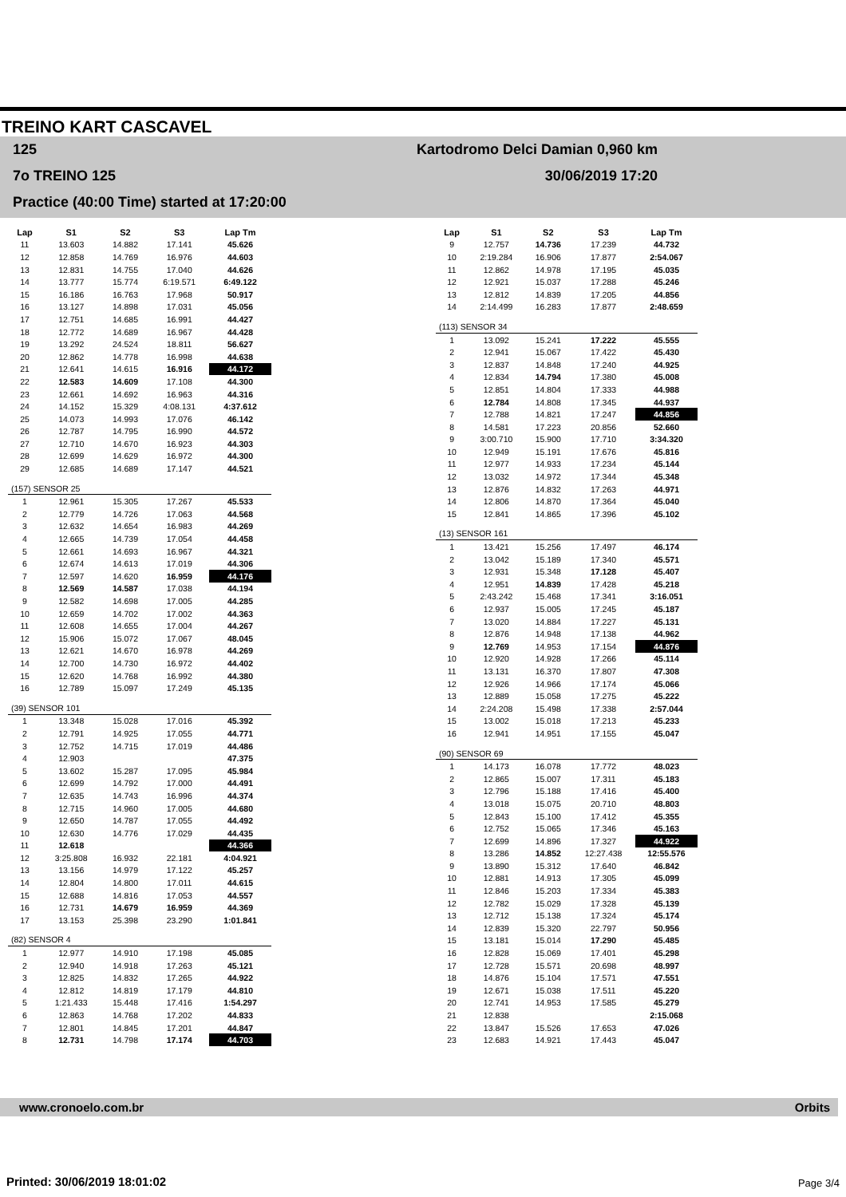TREINO KART CASCAVEL
125
7o TREINO 125
Practice (40:00 Time) started at 17:20:00
Kartodromo Delci Damian 0,960 km
30/06/2019 17:20
| Lap | S1 | S2 | S3 | Lap Tm |
| --- | --- | --- | --- | --- |
| 11 | 13.603 | 14.882 | 17.141 | 45.626 |
| 12 | 12.858 | 14.769 | 16.976 | 44.603 |
| 13 | 12.831 | 14.755 | 17.040 | 44.626 |
| 14 | 13.777 | 15.774 | 6:19.571 | 6:49.122 |
| 15 | 16.186 | 16.763 | 17.968 | 50.917 |
| 16 | 13.127 | 14.898 | 17.031 | 45.056 |
| 17 | 12.751 | 14.685 | 16.991 | 44.427 |
| 18 | 12.772 | 14.689 | 16.967 | 44.428 |
| 19 | 13.292 | 24.524 | 18.811 | 56.627 |
| 20 | 12.862 | 14.778 | 16.998 | 44.638 |
| 21 | 12.641 | 14.615 | 16.916 | 44.172 |
| 22 | 12.583 | 14.609 | 17.108 | 44.300 |
| 23 | 12.661 | 14.692 | 16.963 | 44.316 |
| 24 | 14.152 | 15.329 | 4:08.131 | 4:37.612 |
| 25 | 14.073 | 14.993 | 17.076 | 46.142 |
| 26 | 12.787 | 14.795 | 16.990 | 44.572 |
| 27 | 12.710 | 14.670 | 16.923 | 44.303 |
| 28 | 12.699 | 14.629 | 16.972 | 44.300 |
| 29 | 12.685 | 14.689 | 17.147 | 44.521 |
| (157) SENSOR 25 | | | | |
| 1 | 12.961 | 15.305 | 17.267 | 45.533 |
| 2 | 12.779 | 14.726 | 17.063 | 44.568 |
| 3 | 12.632 | 14.654 | 16.983 | 44.269 |
| 4 | 12.665 | 14.739 | 17.054 | 44.458 |
| 5 | 12.661 | 14.693 | 16.967 | 44.321 |
| 6 | 12.674 | 14.613 | 17.019 | 44.306 |
| 7 | 12.597 | 14.620 | 16.959 | 44.176 |
| 8 | 12.569 | 14.587 | 17.038 | 44.194 |
| 9 | 12.582 | 14.698 | 17.005 | 44.285 |
| 10 | 12.659 | 14.702 | 17.002 | 44.363 |
| 11 | 12.608 | 14.655 | 17.004 | 44.267 |
| 12 | 15.906 | 15.072 | 17.067 | 48.045 |
| 13 | 12.621 | 14.670 | 16.978 | 44.269 |
| 14 | 12.700 | 14.730 | 16.972 | 44.402 |
| 15 | 12.620 | 14.768 | 16.992 | 44.380 |
| 16 | 12.789 | 15.097 | 17.249 | 45.135 |
| (39) SENSOR 101 | | | | |
| 1 | 13.348 | 15.028 | 17.016 | 45.392 |
| 2 | 12.791 | 14.925 | 17.055 | 44.771 |
| 3 | 12.752 | 14.715 | 17.019 | 44.486 |
| 4 | 12.903 | | | 47.375 |
| 5 | 13.602 | 15.287 | 17.095 | 45.984 |
| 6 | 12.699 | 14.792 | 17.000 | 44.491 |
| 7 | 12.635 | 14.743 | 16.996 | 44.374 |
| 8 | 12.715 | 14.960 | 17.005 | 44.680 |
| 9 | 12.650 | 14.787 | 17.055 | 44.492 |
| 10 | 12.630 | 14.776 | 17.029 | 44.435 |
| 11 | 12.618 | | | 44.366 |
| 12 | 3:25.808 | 16.932 | 22.181 | 4:04.921 |
| 13 | 13.156 | 14.979 | 17.122 | 45.257 |
| 14 | 12.804 | 14.800 | 17.011 | 44.615 |
| 15 | 12.688 | 14.816 | 17.053 | 44.557 |
| 16 | 12.731 | 14.679 | 16.959 | 44.369 |
| 17 | 13.153 | 25.398 | 23.290 | 1:01.841 |
| (82) SENSOR 4 | | | | |
| 1 | 12.977 | 14.910 | 17.198 | 45.085 |
| 2 | 12.940 | 14.918 | 17.263 | 45.121 |
| 3 | 12.825 | 14.832 | 17.265 | 44.922 |
| 4 | 12.812 | 14.819 | 17.179 | 44.810 |
| 5 | 1:21.433 | 15.448 | 17.416 | 1:54.297 |
| 6 | 12.863 | 14.768 | 17.202 | 44.833 |
| 7 | 12.801 | 14.845 | 17.201 | 44.847 |
| 8 | 12.731 | 14.798 | 17.174 | 44.703 |
| Lap | S1 | S2 | S3 | Lap Tm |
| --- | --- | --- | --- | --- |
| 9 | 12.757 | 14.736 | 17.239 | 44.732 |
| 10 | 2:19.284 | 16.906 | 17.877 | 2:54.067 |
| 11 | 12.862 | 14.978 | 17.195 | 45.035 |
| 12 | 12.921 | 15.037 | 17.288 | 45.246 |
| 13 | 12.812 | 14.839 | 17.205 | 44.856 |
| 14 | 2:14.499 | 16.283 | 17.877 | 2:48.659 |
| (113) SENSOR 34 | | | | |
| 1 | 13.092 | 15.241 | 17.222 | 45.555 |
| 2 | 12.941 | 15.067 | 17.422 | 45.430 |
| 3 | 12.837 | 14.848 | 17.240 | 44.925 |
| 4 | 12.834 | 14.794 | 17.380 | 45.008 |
| 5 | 12.851 | 14.804 | 17.333 | 44.988 |
| 6 | 12.784 | 14.808 | 17.345 | 44.937 |
| 7 | 12.788 | 14.821 | 17.247 | 44.856 |
| 8 | 14.581 | 17.223 | 20.856 | 52.660 |
| 9 | 3:00.710 | 15.900 | 17.710 | 3:34.320 |
| 10 | 12.949 | 15.191 | 17.676 | 45.816 |
| 11 | 12.977 | 14.933 | 17.234 | 45.144 |
| 12 | 13.032 | 14.972 | 17.344 | 45.348 |
| 13 | 12.876 | 14.832 | 17.263 | 44.971 |
| 14 | 12.806 | 14.870 | 17.364 | 45.040 |
| 15 | 12.841 | 14.865 | 17.396 | 45.102 |
| (13) SENSOR 161 | | | | |
| 1 | 13.421 | 15.256 | 17.497 | 46.174 |
| 2 | 13.042 | 15.189 | 17.340 | 45.571 |
| 3 | 12.931 | 15.348 | 17.128 | 45.407 |
| 4 | 12.951 | 14.839 | 17.428 | 45.218 |
| 5 | 2:43.242 | 15.468 | 17.341 | 3:16.051 |
| 6 | 12.937 | 15.005 | 17.245 | 45.187 |
| 7 | 13.020 | 14.884 | 17.227 | 45.131 |
| 8 | 12.876 | 14.948 | 17.138 | 44.962 |
| 9 | 12.769 | 14.953 | 17.154 | 44.876 |
| 10 | 12.920 | 14.928 | 17.266 | 45.114 |
| 11 | 13.131 | 16.370 | 17.807 | 47.308 |
| 12 | 12.926 | 14.966 | 17.174 | 45.066 |
| 13 | 12.889 | 15.058 | 17.275 | 45.222 |
| 14 | 2:24.208 | 15.498 | 17.338 | 2:57.044 |
| 15 | 13.002 | 15.018 | 17.213 | 45.233 |
| 16 | 12.941 | 14.951 | 17.155 | 45.047 |
| (90) SENSOR 69 | | | | |
| 1 | 14.173 | 16.078 | 17.772 | 48.023 |
| 2 | 12.865 | 15.007 | 17.311 | 45.183 |
| 3 | 12.796 | 15.188 | 17.416 | 45.400 |
| 4 | 13.018 | 15.075 | 20.710 | 48.803 |
| 5 | 12.843 | 15.100 | 17.412 | 45.355 |
| 6 | 12.752 | 15.065 | 17.346 | 45.163 |
| 7 | 12.699 | 14.896 | 17.327 | 44.922 |
| 8 | 13.286 | 14.852 | 12:27.438 | 12:55.576 |
| 9 | 13.890 | 15.312 | 17.640 | 46.842 |
| 10 | 12.881 | 14.913 | 17.305 | 45.099 |
| 11 | 12.846 | 15.203 | 17.334 | 45.383 |
| 12 | 12.782 | 15.029 | 17.328 | 45.139 |
| 13 | 12.712 | 15.138 | 17.324 | 45.174 |
| 14 | 12.839 | 15.320 | 22.797 | 50.956 |
| 15 | 13.181 | 15.014 | 17.290 | 45.485 |
| 16 | 12.828 | 15.069 | 17.401 | 45.298 |
| 17 | 12.728 | 15.571 | 20.698 | 48.997 |
| 18 | 14.876 | 15.104 | 17.571 | 47.551 |
| 19 | 12.671 | 15.038 | 17.511 | 45.220 |
| 20 | 12.741 | 14.953 | 17.585 | 45.279 |
| 21 | 12.838 | | | 2:15.068 |
| 22 | 13.847 | 15.526 | 17.653 | 47.026 |
| 23 | 12.683 | 14.921 | 17.443 | 45.047 |
www.cronoelo.com.br Orbits
Printed: 30/06/2019 18:01:02 Page 3/4